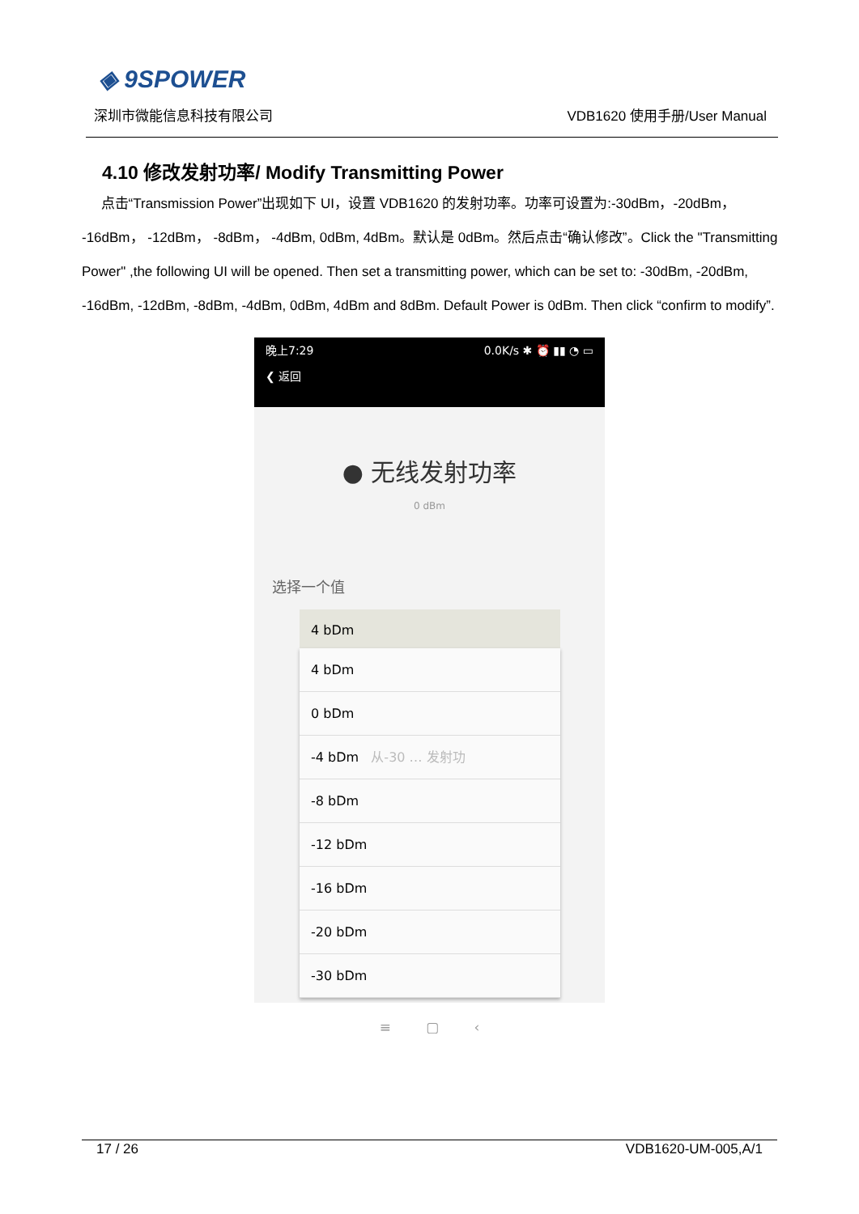◈ 9SPOWER
深圳市微能信息科技有限公司 VDB1620 使用手册/User Manual
4.10 修改发射功率/ Modify Transmitting Power
点击“Transmission Power”出现如下 UI，设置 VDB1620 的发射功率。功率可设置为:-30dBm，-20dBm， -16dBm， -12dBm， -8dBm， -4dBm, 0dBm, 4dBm。默认是 0dBm。然后点击“确认修改”。Click the "Transmitting Power" ,the following UI will be opened. Then set a transmitting power, which can be set to: -30dBm, -20dBm, -16dBm, -12dBm, -8dBm, -4dBm, 0dBm, 4dBm and 8dBm. Default Power is 0dBm. Then click “confirm to modify”.
晚上7:29 0.0K/s ✱ ⏰ ▮▮ ◔ ▭
❮ 返回
● 无线发射功率
0 dBm
选择一个值
4 bDm
4 bDm
0 bDm
-4 bDm 从-30 … 发射功
-8 bDm
-12 bDm
-16 bDm
-20 bDm
-30 bDm
≡ ▢ ‹
17 / 26 VDB1620-UM-005,A/1